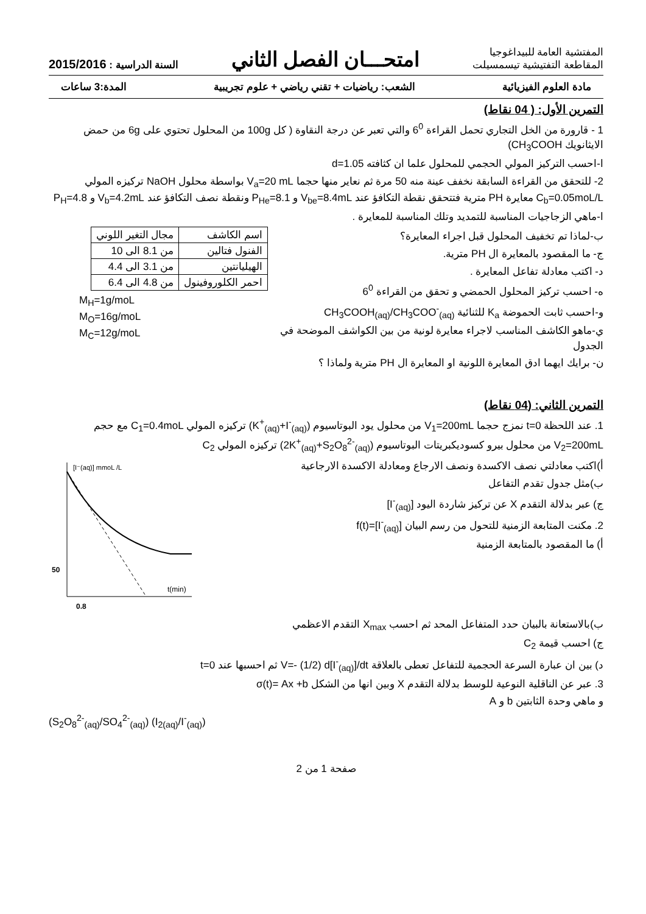المفتشية العامة للبيداغوجيا
المقاطعة التفتيشية تيسمسيلت
امتحـــان الفصل الثاني
السنة الدراسية : 2015/2016
مادة العلوم الفيزيائية الشعب: رياضيات + تقني رياضي + علوم تجريبية المدة:3 ساعات
التمرين الأول: ( 04 نقاط)
1 - قارورة من الخل التجاري تحمل القراءة 6<sup>0</sup> والتي تعبر عن درجة النقاوة ( كل 100g من المحلول تحتوي على 6g من حمض الايثانويك CH<sub>3</sub>COOH)
ا-احسب التركيز المولي الحجمي للمحلول علما ان كثافته d=1.05
2- للتحقق من القراءة السابقة نخفف عينة منه 50 مرة ثم نعاير منها حجما V<sub>a</sub>=20 mL بواسطة محلول NaOH تركيزه المولي C<sub>b</sub>=0.05moL/L معايرة PH مترية فتتحقق نقطة التكافؤ عند V<sub>be</sub>=8.4mL و P<sub>He</sub>=8.1 ونقطة نصف التكافؤ عند V<sub>b</sub>=4.2mL و P<sub>H</sub>=4.8
ا-ماهي الزجاجيات المناسبة للتمديد وتلك المناسبة للمعايرة .
ب-لماذا تم تخفيف المحلول قبل اجراء المعايرة؟
ج- ما المقصود بالمعايرة ال PH مترية.
د- اكتب معادلة تفاعل المعايرة .
ه- احسب تركيز المحلول الحمضي و تحقق من القراءة 6<sup>0</sup>
و-احسب ثابت الحموضة K<sub>a</sub> للثنائية CH<sub>3</sub>COOH<sub>(aq)</sub>/CH<sub>3</sub>COO<sup>-</sup><sub>(aq)</sub>
ي-ماهو الكاشف المناسب لاجراء معايرة لونية من بين الكواشف الموضحة في الجدول
ن- برايك ايهما ادق المعايرة اللونية او المعايرة ال PH مترية ولماذا ؟
| اسم الكاشف | مجال التغير اللوني |
| الفنول فتالين | من 8.1 الى 10 |
| الهيليانتين | من 3.1 الى 4.4 |
| احمر الكلوروفينول | من 4.8 الى 6.4 |
M<sub>H</sub>=1g/moL
M<sub>O</sub>=16g/moL
M<sub>C</sub>=12g/moL
التمرين الثاني: (04 نقاط)
1. عند اللحظة t=0 نمزج حجما V<sub>1</sub>=200mL من محلول يود البوتاسيوم (K<sup>+</sup><sub>(aq)</sub>+I<sup>-</sup><sub>(aq)</sub>) تركيزه المولي C<sub>1</sub>=0.4moL مع حجم V<sub>2</sub>=200mL من محلول بيرو كسوديكبريتات البوتاسيوم (2K<sup>+</sup><sub>(aq)</sub>+S<sub>2</sub>O<sub>8</sub><sup>2-</sup><sub>(aq)</sub>) تركيزه المولي C<sub>2</sub>
أ)اكتب معادلتي نصف الاكسدة ونصف الارجاع ومعادلة الاكسدة الارجاعية
ب)مثل جدول تقدم التفاعل
ج) عبر بدلالة التقدم X عن تركيز شاردة اليود [I<sup>-</sup><sub>(aq)</sub>]
2. مكنت المتابعة الزمنية للتحول من رسم البيان [I<sup>-</sup><sub>(aq)</sub>]=f(t)
أ) ما المقصود بالمتابعة الزمنية
[I⁻(aq)] mmoL /L
50
t(min)
0.8
ب)بالاستعانة بالبيان حدد المتفاعل المحد ثم احسب X<sub>max</sub> التقدم الاعظمي
ج) احسب قيمة C<sub>2</sub>
د) بين ان عبارة السرعة الحجمية للتفاعل تعطى بالعلاقة V=- (1/2) d[I<sup>-</sup><sub>(aq)</sub>]/dt ثم احسبها عند t=0
3. عبر عن الناقلية النوعية للوسط بدلالة التقدم X وبين انها من الشكل σ(t)= Ax +b
و ماهي وحدة الثابتين b و A
(S<sub>2</sub>O<sub>8</sub><sup>2-</sup><sub>(aq)</sub>/SO<sub>4</sub><sup>2-</sup><sub>(aq)</sub>) (I<sub>2(aq)</sub>/I<sup>-</sup><sub>(aq)</sub>)
صفحة 1 من 2